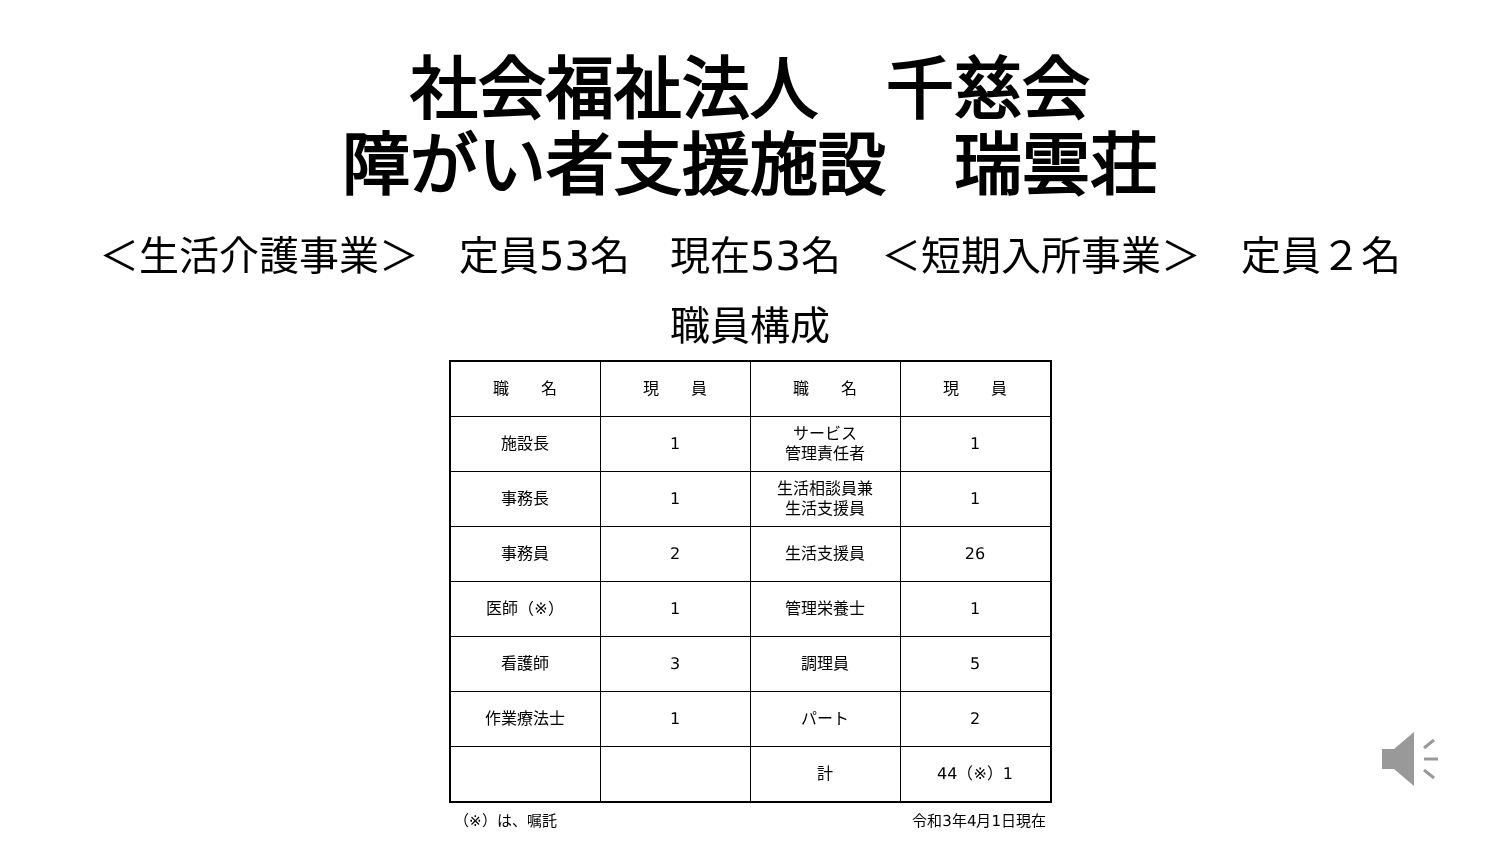社会福祉法人　千慈会
障がい者支援施設　瑞雲荘
＜生活介護事業＞　定員53名　現在53名　＜短期入所事業＞　定員２名
職員構成
| 職 名 | 現 員 | 職 名 | 現 員 |
| --- | --- | --- | --- |
| 施設長 | 1 | サービス 管理責任者 | 1 |
| 事務長 | 1 | 生活相談員兼 生活支援員 | 1 |
| 事務員 | 2 | 生活支援員 | 26 |
| 医師（※） | 1 | 管理栄養士 | 1 |
| 看護師 | 3 | 調理員 | 5 |
| 作業療法士 | 1 | パート | 2 |
| | | 計 | 44（※）1 |
（※）は、嘱託 令和3年4月1日現在